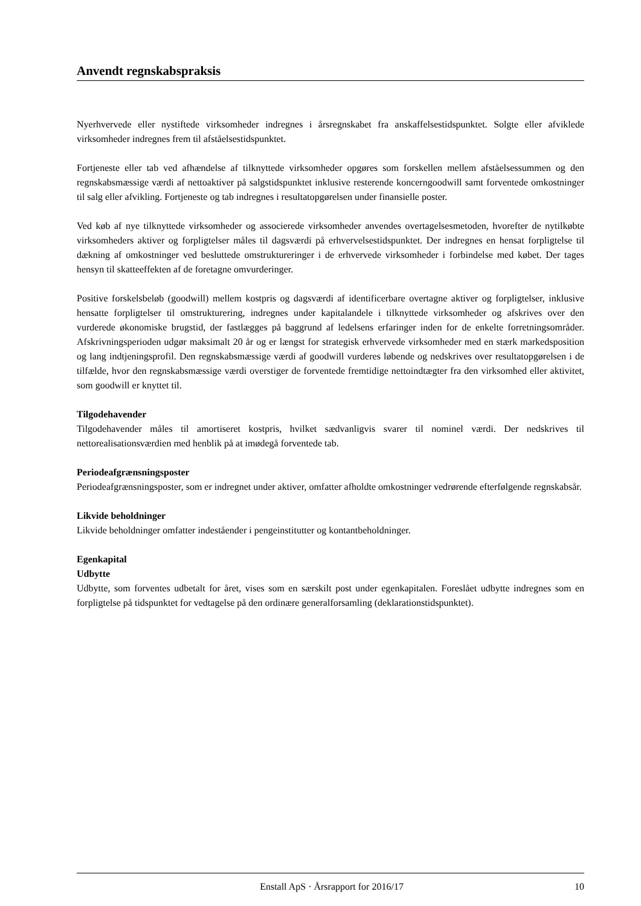Anvendt regnskabspraksis
Nyerhvervede eller nystiftede virksomheder indregnes i årsregnskabet fra anskaffelsestidspunktet. Solgte eller afviklede virksomheder indregnes frem til afståelsestidspunktet.
Fortjeneste eller tab ved afhændelse af tilknyttede virksomheder opgøres som forskellen mellem afståelsessummen og den regnskabsmæssige værdi af nettoaktiver på salgstidspunktet inklusive resterende koncerngoodwill samt forventede omkostninger til salg eller afvikling. Fortjeneste og tab indregnes i resultatopgørelsen under finansielle poster.
Ved køb af nye tilknyttede virksomheder og associerede virksomheder anvendes overtagelsesmetoden, hvorefter de nytilkøbte virksomheders aktiver og forpligtelser måles til dagsværdi på erhvervelsestidspunktet. Der indregnes en hensat forpligtelse til dækning af omkostninger ved besluttede omstruktureringer i de erhvervede virksomheder i forbindelse med købet. Der tages hensyn til skatteeffekten af de foretagne omvurderinger.
Positive forskelsbeløb (goodwill) mellem kostpris og dagsværdi af identificerbare overtagne aktiver og forpligtelser, inklusive hensatte forpligtelser til omstrukturering, indregnes under kapitalandele i tilknyttede virksomheder og afskrives over den vurderede økonomiske brugstid, der fastlægges på baggrund af ledelsens erfaringer inden for de enkelte forretningsområder. Afskrivningsperioden udgør maksimalt 20 år og er længst for strategisk erhvervede virksomheder med en stærk markedsposition og lang indtjeningsprofil. Den regnskabsmæssige værdi af goodwill vurderes løbende og nedskrives over resultatopgørelsen i de tilfælde, hvor den regnskabsmæssige værdi overstiger de forventede fremtidige nettoindtægter fra den virksomhed eller aktivitet, som goodwill er knyttet til.
Tilgodehavender
Tilgodehavender måles til amortiseret kostpris, hvilket sædvanligvis svarer til nominel værdi. Der nedskrives til nettorealisationsværdien med henblik på at imødegå forventede tab.
Periodeafgrænsningsposter
Periodeafgrænsningsposter, som er indregnet under aktiver, omfatter afholdte omkostninger vedrørende efterfølgende regnskabsår.
Likvide beholdninger
Likvide beholdninger omfatter indeståender i pengeinstitutter og kontantbeholdninger.
Egenkapital
Udbytte
Udbytte, som forventes udbetalt for året, vises som en særskilt post under egenkapitalen. Foreslået udbytte indregnes som en forpligtelse på tidspunktet for vedtagelse på den ordinære generalforsamling (deklarationstidspunktet).
Enstall ApS · Årsrapport for 2016/17 10